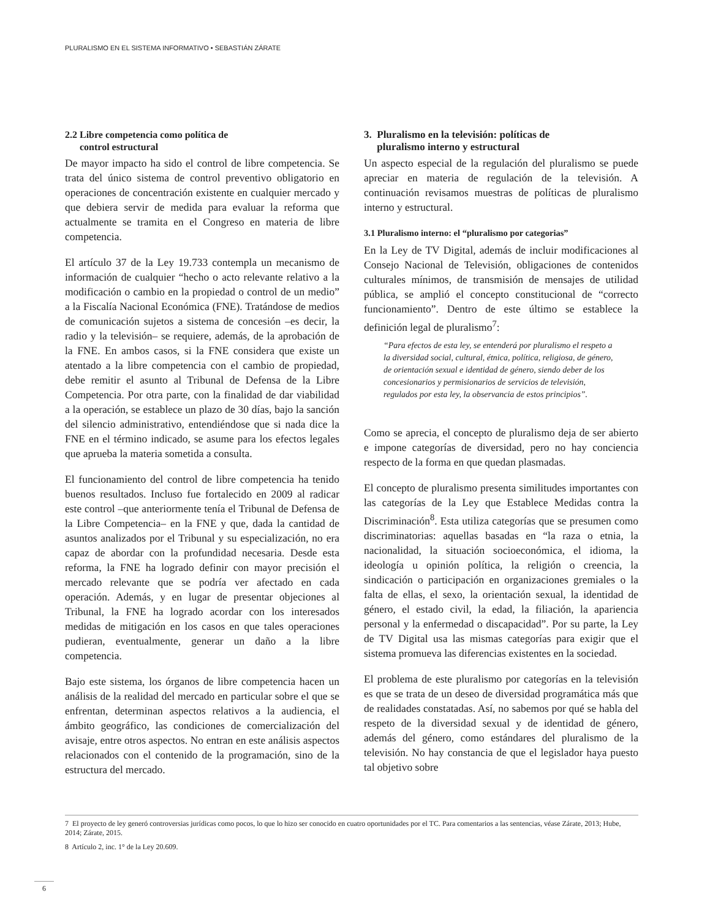PLURALISMO EN EL SISTEMA INFORMATIVO • SEBASTIÁN ZÁRATE
2.2 Libre competencia como política de
control estructural
De mayor impacto ha sido el control de libre competencia. Se trata del único sistema de control preventivo obligatorio en operaciones de concentración existente en cualquier mercado y que debiera servir de medida para evaluar la reforma que actualmente se tramita en el Congreso en materia de libre competencia.
El artículo 37 de la Ley 19.733 contempla un mecanismo de información de cualquier “hecho o acto relevante relativo a la modificación o cambio en la propiedad o control de un medio” a la Fiscalía Nacional Económica (FNE). Tratándose de medios de comunicación sujetos a sistema de concesión –es decir, la radio y la televisión– se requiere, además, de la aprobación de la FNE. En ambos casos, si la FNE considera que existe un atentado a la libre competencia con el cambio de propiedad, debe remitir el asunto al Tribunal de Defensa de la Libre Competencia. Por otra parte, con la finalidad de dar viabilidad a la operación, se establece un plazo de 30 días, bajo la sanción del silencio administrativo, entendiéndose que si nada dice la FNE en el término indicado, se asume para los efectos legales que aprueba la materia sometida a consulta.
El funcionamiento del control de libre competencia ha tenido buenos resultados. Incluso fue fortalecido en 2009 al radicar este control –que anteriormente tenía el Tribunal de Defensa de la Libre Competencia– en la FNE y que, dada la cantidad de asuntos analizados por el Tribunal y su especialización, no era capaz de abordar con la profundidad necesaria. Desde esta reforma, la FNE ha logrado definir con mayor precisión el mercado relevante que se podría ver afectado en cada operación. Además, y en lugar de presentar objeciones al Tribunal, la FNE ha logrado acordar con los interesados medidas de mitigación en los casos en que tales operaciones pudieran, eventualmente, generar un daño a la libre competencia.
Bajo este sistema, los órganos de libre competencia hacen un análisis de la realidad del mercado en particular sobre el que se enfrentan, determinan aspectos relativos a la audiencia, el ámbito geográfico, las condiciones de comercialización del avisaje, entre otros aspectos. No entran en este análisis aspectos relacionados con el contenido de la programación, sino de la estructura del mercado.
3. Pluralismo en la televisión: políticas de
pluralismo interno y estructural
Un aspecto especial de la regulación del pluralismo se puede apreciar en materia de regulación de la televisión. A continuación revisamos muestras de políticas de pluralismo interno y estructural.
3.1 Pluralismo interno: el “pluralismo por categorias”
En la Ley de TV Digital, además de incluir modificaciones al Consejo Nacional de Televisión, obligaciones de contenidos culturales mínimos, de transmisión de mensajes de utilidad pública, se amplió el concepto constitucional de “correcto funcionamiento”. Dentro de este último se establece la definición legal de pluralismo<sup>7</sup>:
“Para efectos de esta ley, se entenderá por pluralismo el respeto a la diversidad social, cultural, étnica, política, religiosa, de género, de orientación sexual e identidad de género, siendo deber de los concesionarios y permisionarios de servicios de televisión, regulados por esta ley, la observancia de estos principios”.
Como se aprecia, el concepto de pluralismo deja de ser abierto e impone categorías de diversidad, pero no hay conciencia respecto de la forma en que quedan plasmadas.
El concepto de pluralismo presenta similitudes importantes con las categorías de la Ley que Establece Medidas contra la Discriminación<sup>8</sup>. Esta utiliza categorías que se presumen como discriminatorias: aquellas basadas en “la raza o etnia, la nacionalidad, la situación socioeconómica, el idioma, la ideología u opinión política, la religión o creencia, la sindicación o participación en organizaciones gremiales o la falta de ellas, el sexo, la orientación sexual, la identidad de género, el estado civil, la edad, la filiación, la apariencia personal y la enfermedad o discapacidad”. Por su parte, la Ley de TV Digital usa las mismas categorías para exigir que el sistema promueva las diferencias existentes en la sociedad.
El problema de este pluralismo por categorías en la televisión es que se trata de un deseo de diversidad programática más que de realidades constatadas. Así, no sabemos por qué se habla del respeto de la diversidad sexual y de identidad de género, además del género, como estándares del pluralismo de la televisión. No hay constancia de que el legislador haya puesto tal objetivo sobre
7 El proyecto de ley generó controversias jurídicas como pocos, lo que lo hizo ser conocido en cuatro oportunidades por el TC. Para comentarios a las sentencias, véase Zárate, 2013; Hube, 2014; Zárate, 2015.
8 Artículo 2, inc. 1° de la Ley 20.609.
6